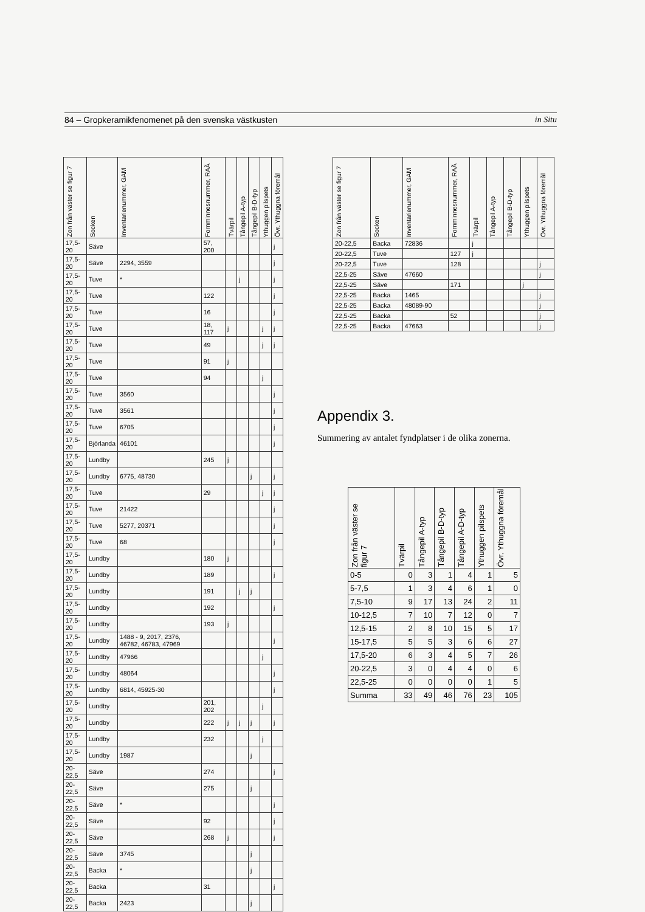84 – Gropkeramikfenomenet på den svenska västkusten in Situ
| Zon från väster se figur 7 | Socken | Inventarienummer, GAM | Fornminnesnummer, RAÄ | Tvärpil | Tångepil A-typ | Tångepil B-D-typ | Ythuggen pilspets | Övr. Ythuggna föremål |
| --- | --- | --- | --- | --- | --- | --- | --- | --- |
| 17,5-20 | Säve | | 57, 200 | | | | | j |
| 17,5-20 | Säve | 2294, 3559 | | | | | | j |
| 17,5-20 | Tuve | * | | | j | | | j |
| 17,5-20 | Tuve | | 122 | | | | | j |
| 17,5-20 | Tuve | | 16 | | | | | j |
| 17,5-20 | Tuve | | 18, 117 | j | | | j | j |
| 17,5-20 | Tuve | | 49 | | | | j | j |
| 17,5-20 | Tuve | | 91 | j | | | | |
| 17,5-20 | Tuve | | 94 | | | | j | |
| 17,5-20 | Tuve | 3560 | | | | | | j |
| 17,5-20 | Tuve | 3561 | | | | | | j |
| 17,5-20 | Tuve | 6705 | | | | | | j |
| 17,5-20 | Björlanda | 46101 | | | | | | j |
| 17,5-20 | Lundby | | 245 | j | | | | |
| 17,5-20 | Lundby | 6775, 48730 | | | | j | | j |
| 17,5-20 | Tuve | | 29 | | | | j | j |
| 17,5-20 | Tuve | 21422 | | | | | | j |
| 17,5-20 | Tuve | 5277, 20371 | | | | | | j |
| 17,5-20 | Tuve | 68 | | | | | | j |
| 17,5-20 | Lundby | | 180 | j | | | | |
| 17,5-20 | Lundby | | 189 | | | | | j |
| 17,5-20 | Lundby | | 191 | | j | j | | |
| 17,5-20 | Lundby | | 192 | | | | | j |
| 17,5-20 | Lundby | | 193 | j | | | | |
| 17,5-20 | Lundby | 1488 - 9, 2017, 2376, 46782, 46783, 47969 | | | | | | j |
| 17,5-20 | Lundby | 47966 | | | | | j | |
| 17,5-20 | Lundby | 48064 | | | | | | j |
| 17,5-20 | Lundby | 6814, 45925-30 | | | | | | j |
| 17,5-20 | Lundby | | 201, 202 | | | | j | |
| 17,5-20 | Lundby | | 222 | j | j | j | | j |
| 17,5-20 | Lundby | | 232 | | | | j | |
| 17,5-20 | Lundby | 1987 | | | | j | | |
| 20-22,5 | Säve | | 274 | | | | | j |
| 20-22,5 | Säve | | 275 | | | j | | |
| 20-22,5 | Säve | * | | | | | | j |
| 20-22,5 | Säve | | 92 | | | | | j |
| 20-22,5 | Säve | | 268 | j | | | | j |
| 20-22,5 | Säve | 3745 | | | | j | | |
| 20-22,5 | Backa | * | | | | j | | |
| 20-22,5 | Backa | | 31 | | | | | j |
| 20-22,5 | Backa | 2423 | | | | j | | |
| Zon från väster se figur 7 | Socken | Inventarienummer, GAM | Fornminnesnummer, RAÄ | Tvärpil | Tångepil A-typ | Tångepil B-D-typ | Ythuggen pilspets | Övr. Ythuggna föremål |
| --- | --- | --- | --- | --- | --- | --- | --- | --- |
| 20-22,5 | Backa | 72836 | | j | | | | |
| 20-22,5 | Tuve | | 127 | j | | | | |
| 20-22,5 | Tuve | | 128 | | | | | j |
| 22,5-25 | Säve | 47660 | | | | | | j |
| 22,5-25 | Säve | | 171 | | | | j | |
| 22,5-25 | Backa | 1465 | | | | | | j |
| 22,5-25 | Backa | 48089-90 | | | | | | j |
| 22,5-25 | Backa | | 52 | | | | | j |
| 22,5-25 | Backa | 47663 | | | | | | j |
Appendix 3.
Summering av antalet fyndplatser i de olika zonerna.
| Zon från väster se figur 7 | Tvärpil | Tångepil A-typ | Tångepil B-D-typ | Tångepil A-D-typ | Ythuggen pilspets | Övr. Ythuggna föremål |
| --- | --- | --- | --- | --- | --- | --- |
| 0-5 | 0 | 3 | 1 | 4 | 1 | 5 |
| 5-7,5 | 1 | 3 | 4 | 6 | 1 | 0 |
| 7,5-10 | 9 | 17 | 13 | 24 | 2 | 11 |
| 10-12,5 | 7 | 10 | 7 | 12 | 0 | 7 |
| 12,5-15 | 2 | 8 | 10 | 15 | 5 | 17 |
| 15-17,5 | 5 | 5 | 3 | 6 | 6 | 27 |
| 17,5-20 | 6 | 3 | 4 | 5 | 7 | 26 |
| 20-22,5 | 3 | 0 | 4 | 4 | 0 | 6 |
| 22,5-25 | 0 | 0 | 0 | 0 | 1 | 5 |
| Summa | 33 | 49 | 46 | 76 | 23 | 105 |